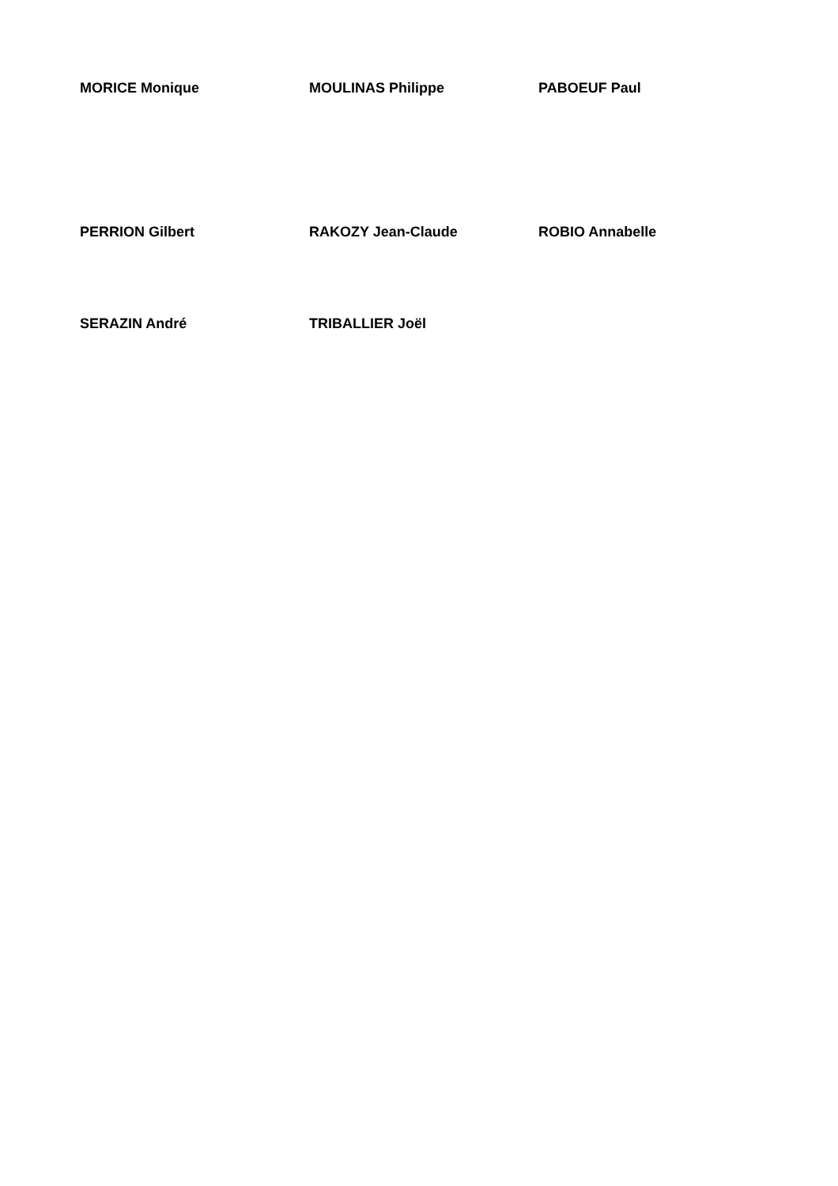MORICE Monique MOULINAS Philippe PABOEUF Paul
PERRION Gilbert RAKOZY Jean-Claude ROBIO Annabelle
SERAZIN André TRIBALLIER Joël